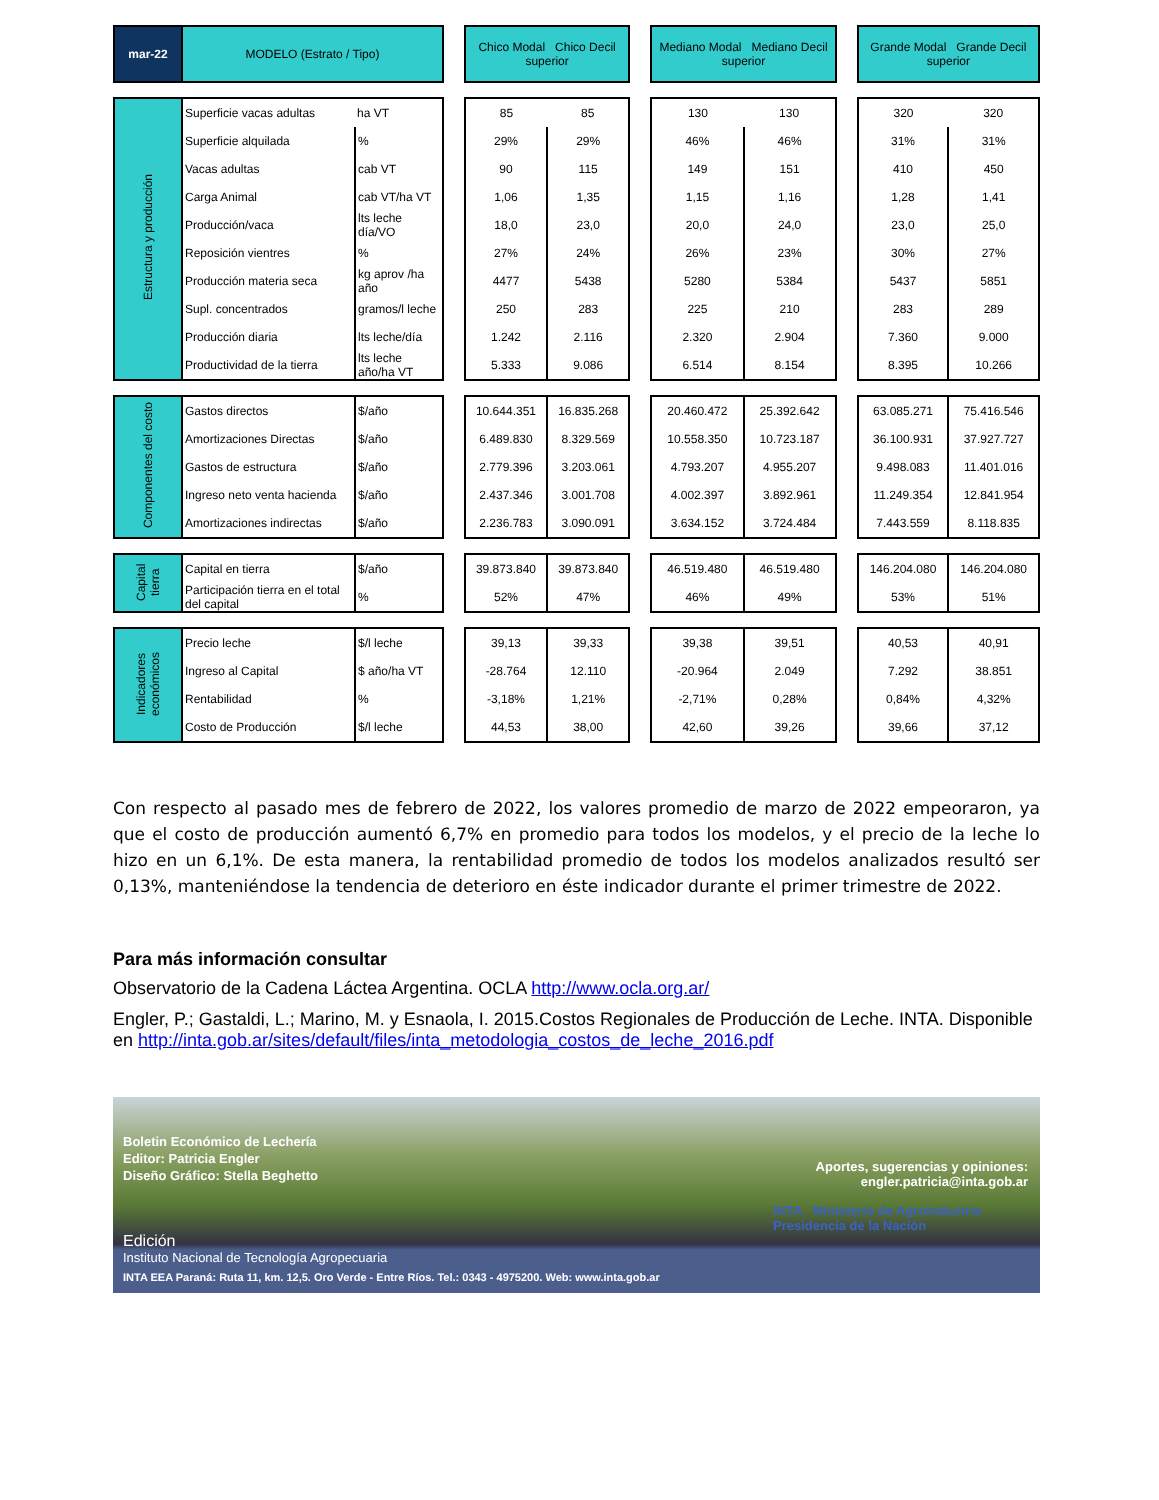| mar-22 | MODELO (Estrato / Tipo) | | | Chico Modal Chico Decil superior | | | Mediano Modal Mediano Decil superior | | | Grande Modal Grande Decil superior | |
| --- | --- | --- | --- | --- | --- | --- | --- | --- | --- | --- | --- |
| Estructura y producción | Superficie vacas adultas | ha VT | | 85 | 85 | | 130 | 130 | | 320 | 320 |
| | Superficie alquilada | % | | 29% | 29% | | 46% | 46% | | 31% | 31% |
| | Vacas adultas | cab VT | | 90 | 115 | | 149 | 151 | | 410 | 450 |
| | Carga Animal | cab VT/ha VT | | 1,06 | 1,35 | | 1,15 | 1,16 | | 1,28 | 1,41 |
| | Producción/vaca | lts leche día/VO | | 18,0 | 23,0 | | 20,0 | 24,0 | | 23,0 | 25,0 |
| | Reposición vientres | % | | 27% | 24% | | 26% | 23% | | 30% | 27% |
| | Producción materia seca | kg aprov /ha año | | 4477 | 5438 | | 5280 | 5384 | | 5437 | 5851 |
| | Supl. concentrados | gramos/l leche | | 250 | 283 | | 225 | 210 | | 283 | 289 |
| | Producción diaria | lts leche/día | | 1.242 | 2.116 | | 2.320 | 2.904 | | 7.360 | 9.000 |
| | Productividad de la tierra | lts leche año/ha VT | | 5.333 | 9.086 | | 6.514 | 8.154 | | 8.395 | 10.266 |
| Componentes del costo | Gastos directos | $/año | | 10.644.351 | 16.835.268 | | 20.460.472 | 25.392.642 | | 63.085.271 | 75.416.546 |
| | Amortizaciones Directas | $/año | | 6.489.830 | 8.329.569 | | 10.558.350 | 10.723.187 | | 36.100.931 | 37.927.727 |
| | Gastos de estructura | $/año | | 2.779.396 | 3.203.061 | | 4.793.207 | 4.955.207 | | 9.498.083 | 11.401.016 |
| | Ingreso neto venta hacienda | $/año | | 2.437.346 | 3.001.708 | | 4.002.397 | 3.892.961 | | 11.249.354 | 12.841.954 |
| | Amortizaciones indirectas | $/año | | 2.236.783 | 3.090.091 | | 3.634.152 | 3.724.484 | | 7.443.559 | 8.118.835 |
| Capital tierra | Capital en tierra | $/año | | 39.873.840 | 39.873.840 | | 46.519.480 | 46.519.480 | | 146.204.080 | 146.204.080 |
| | Participación tierra en el total del capital | % | | 52% | 47% | | 46% | 49% | | 53% | 51% |
| Indicadores económicos | Precio leche | $/l leche | | 39,13 | 39,33 | | 39,38 | 39,51 | | 40,53 | 40,91 |
| | Ingreso al Capital | $ año/ha VT | | -28.764 | 12.110 | | -20.964 | 2.049 | | 7.292 | 38.851 |
| | Rentabilidad | % | | -3,18% | 1,21% | | -2,71% | 0,28% | | 0,84% | 4,32% |
| | Costo de Producción | $/l leche | | 44,53 | 38,00 | | 42,60 | 39,26 | | 39,66 | 37,12 |
Con respecto al pasado mes de febrero de 2022, los valores promedio de marzo de 2022 empeoraron, ya que el costo de producción aumentó 6,7% en promedio para todos los modelos, y el precio de la leche lo hizo en un 6,1%. De esta manera, la rentabilidad promedio de todos los modelos analizados resultó ser 0,13%, manteniéndose la tendencia de deterioro en éste indicador durante el primer trimestre de 2022.
Para más información consultar
Observatorio de la Cadena Láctea Argentina. OCLA http://www.ocla.org.ar/
Engler, P.; Gastaldi, L.; Marino, M. y Esnaola, I. 2015.Costos Regionales de Producción de Leche. INTA. Disponible en http://inta.gob.ar/sites/default/files/inta_metodologia_costos_de_leche_2016.pdf
Boletin Económico de Lechería
Editor: Patricia Engler
Diseño Gráfico: Stella Beghetto
Aportes, sugerencias y opiniones:
engler.patricia@inta.gob.ar
Edición
Instituto Nacional de Tecnología Agropecuaria
INTA Ministerio de Agroindustria
Presidencia de la Nación
INTA EEA Paraná: Ruta 11, km. 12,5. Oro Verde - Entre Ríos. Tel.: 0343 - 4975200. Web: www.inta.gob.ar